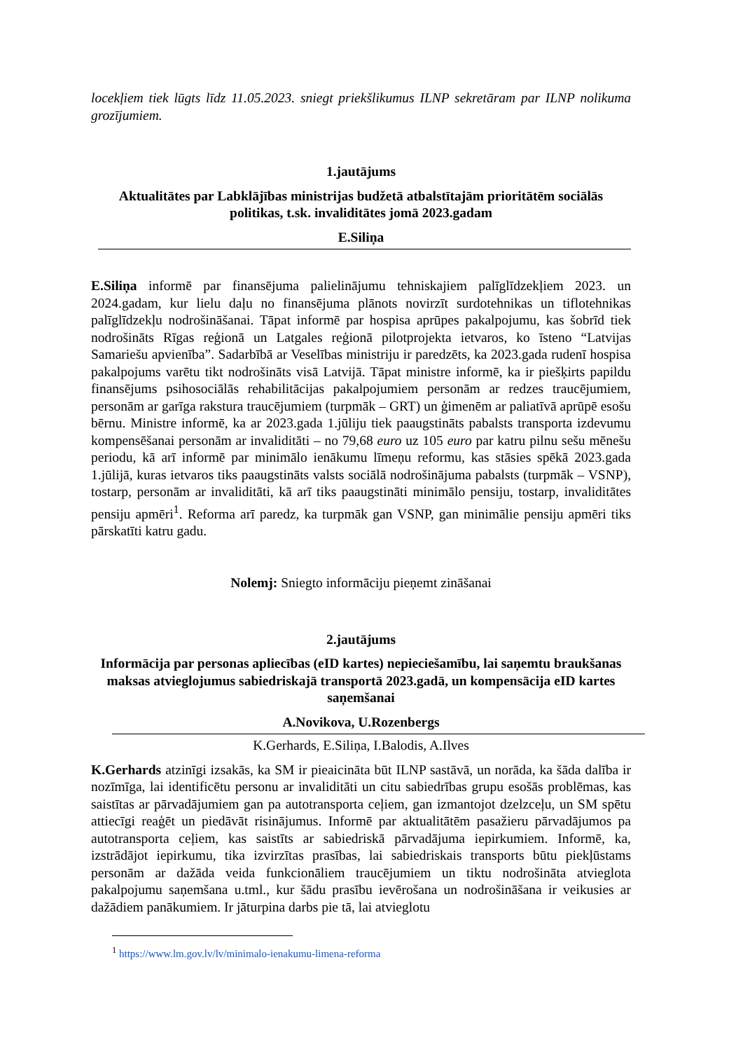locekļiem tiek lūgts līdz 11.05.2023. sniegt priekšlikumus ILNP sekretāram par ILNP nolikuma grozījumiem.
1.jautājums
Aktualitātes par Labklājības ministrijas budžetā atbalstītajām prioritātēm sociālās politikas, t.sk. invaliditātes jomā 2023.gadam
E.Siliņa
E.Siliņa informē par finansējuma palielinājumu tehniskajiem palīglīdzekļiem 2023. un 2024.gadam, kur lielu daļu no finansējuma plānots novirzīt surdotehnikas un tiflotehnikas palīglīdzekļu nodrošināšanai. Tāpat informē par hospisa aprūpes pakalpojumu, kas šobrīd tiek nodrošināts Rīgas reģionā un Latgales reģionā pilotprojekta ietvaros, ko īsteno “Latvijas Samariešu apvienība”. Sadarbībā ar Veselības ministriju ir paredzēts, ka 2023.gada rudenī hospisa pakalpojums varētu tikt nodrošināts visā Latvijā. Tāpat ministre informē, ka ir piešķirts papildu finansējums psihosociālās rehabilitācijas pakalpojumiem personām ar redzes traucējumiem, personām ar garīga rakstura traucējumiem (turpmāk – GRT) un ģimenēm ar paliatīvā aprūpē esošu bērnu. Ministre informē, ka ar 2023.gada 1.jūliju tiek paaugstināts pabalsts transporta izdevumu kompensēšanai personām ar invaliditāti – no 79,68 euro uz 105 euro par katru pilnu sešu mēnešu periodu, kā arī informē par minimālo ienākumu līmeņu reformu, kas stāsies spēkā 2023.gada 1.jūlijā, kuras ietvaros tiks paaugstināts valsts sociālā nodrošinājuma pabalsts (turpmāk – VSNP), tostarp, personām ar invaliditāti, kā arī tiks paaugstināti minimālo pensiju, tostarp, invaliditātes pensiju apmēri<sup>1</sup>. Reforma arī paredz, ka turpmāk gan VSNP, gan minimālie pensiju apmēri tiks pārskatīti katru gadu.
Nolemj: Sniegto informāciju pieņemt zināšanai
2.jautājums
Informācija par personas apliecības (eID kartes) nepieciešamību, lai saņemtu braukšanas maksas atvieglojumus sabiedriskajā transportā 2023.gadā, un kompensācija eID kartes saņemšanai
A.Novikova, U.Rozenbergs
K.Gerhards, E.Siliņa, I.Balodis, A.Ilves
K.Gerhards atzinīgi izsakās, ka SM ir pieaicināta būt ILNP sastāvā, un norāda, ka šāda dalība ir nozīmīga, lai identificētu personu ar invaliditāti un citu sabiedrības grupu esošās problēmas, kas saistītas ar pārvadājumiem gan pa autotransporta ceļiem, gan izmantojot dzelzceļu, un SM spētu attiecīgi reaģēt un piedāvāt risinājumus. Informē par aktualitātēm pasažieru pārvadājumos pa autotransporta ceļiem, kas saistīts ar sabiedriskā pārvadājuma iepirkumiem. Informē, ka, izstrādājot iepirkumu, tika izvirzītas prasības, lai sabiedriskais transports būtu piekļūstams personām ar dažāda veida funkcionāliem traucējumiem un tiktu nodrošināta atvieglota pakalpojumu saņemšana u.tml., kur šādu prasību ievērošana un nodrošināšana ir veikusies ar dažādiem panākumiem. Ir jāturpina darbs pie tā, lai atvieglotu
<sup>1</sup> https://www.lm.gov.lv/lv/minimalo-ienakumu-limena-reforma